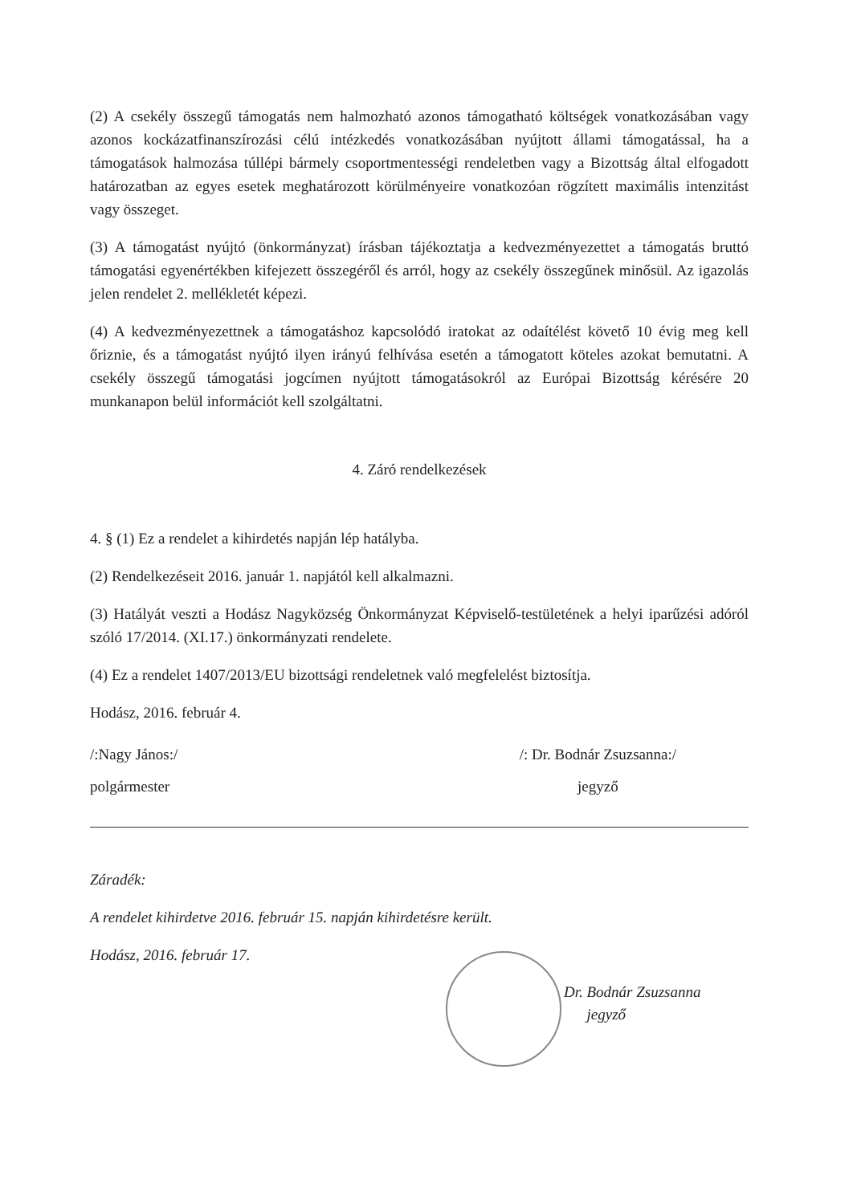(2) A csekély összegű támogatás nem halmozható azonos támogatható költségek vonatkozásában vagy azonos kockázatfinanszírozási célú intézkedés vonatkozásában nyújtott állami támogatással, ha a támogatások halmozása túllépi bármely csoportmentességi rendeletben vagy a Bizottság által elfogadott határozatban az egyes esetek meghatározott körülményeire vonatkozóan rögzített maximális intenzitást vagy összeget.
(3) A támogatást nyújtó (önkormányzat) írásban tájékoztatja a kedvezményezettet a támogatás bruttó támogatási egyenértékben kifejezett összegéről és arról, hogy az csekély összegűnek minősül. Az igazolás jelen rendelet 2. mellékletét képezi.
(4) A kedvezményezettnek a támogatáshoz kapcsolódó iratokat az odaítélést követő 10 évig meg kell őriznie, és a támogatást nyújtó ilyen irányú felhívása esetén a támogatott köteles azokat bemutatni. A csekély összegű támogatási jogcímen nyújtott támogatásokról az Európai Bizottság kérésére 20 munkanapon belül információt kell szolgáltatni.
4. Záró rendelkezések
4. § (1) Ez a rendelet a kihirdetés napján lép hatályba.
(2) Rendelkezéseit 2016. január 1. napjától kell alkalmazni.
(3) Hatályát veszti a Hodász Nagyközség Önkormányzat Képviselő-testületének a helyi iparűzési adóról szóló 17/2014. (XI.17.) önkormányzati rendelete.
(4) Ez a rendelet 1407/2013/EU bizottsági rendeletnek való megfelelést biztosítja.
Hodász, 2016. február 4.
/:Nagy János:/
polgármester
/: Dr. Bodnár Zsuzsanna:/
jegyző
Záradék:
A rendelet kihirdetve 2016. február 15. napján kihirdetésre került.
Hodász, 2016. február 17.
Dr. Bodnár Zsuzsanna
jegyző